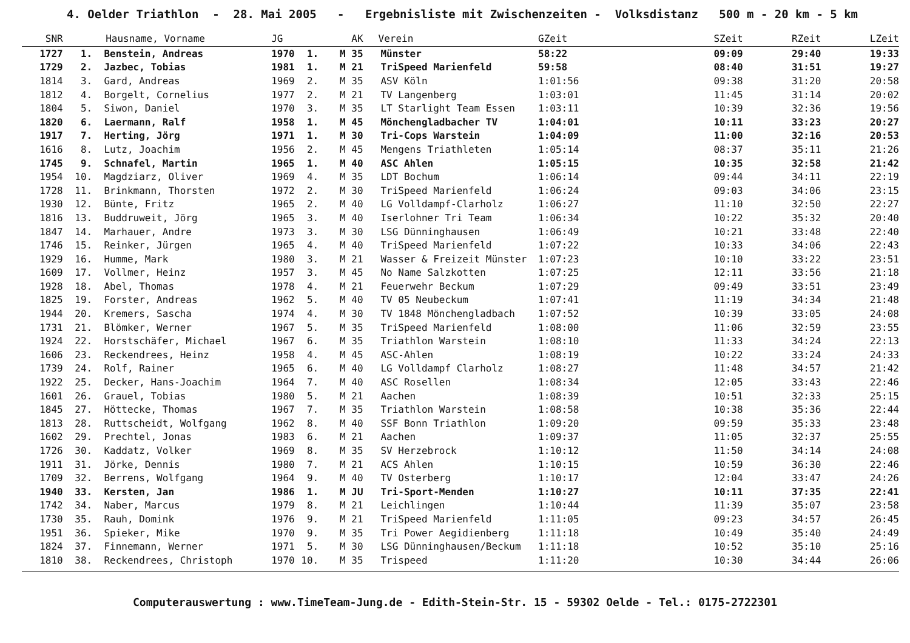4. Oelder Triathlon - 28. Mai 2005 - Ergebnisliste mit Zwischenzeiten - Volksdistanz 500 m - 20 km - 5 km
| SNR | | Hausname, Vorname | JG | | AK | Verein | GZeit | SZeit | RZeit | LZeit |
| --- | --- | --- | --- | --- | --- | --- | --- | --- | --- | --- |
| 1727 | 1. | Benstein, Andreas | 1970 | 1. | M 35 | Münster | 58:22 | 09:09 | 29:40 | 19:33 |
| 1729 | 2. | Jazbec, Tobias | 1981 | 1. | M 21 | TriSpeed Marienfeld | 59:58 | 08:40 | 31:51 | 19:27 |
| 1814 | 3. | Gard, Andreas | 1969 | 2. | M 35 | ASV Köln | 1:01:56 | 09:38 | 31:20 | 20:58 |
| 1812 | 4. | Borgelt, Cornelius | 1977 | 2. | M 21 | TV Langenberg | 1:03:01 | 11:45 | 31:14 | 20:02 |
| 1804 | 5. | Siwon, Daniel | 1970 | 3. | M 35 | LT Starlight Team Essen | 1:03:11 | 10:39 | 32:36 | 19:56 |
| 1820 | 6. | Laermann, Ralf | 1958 | 1. | M 45 | Mönchengladbacher TV | 1:04:01 | 10:11 | 33:23 | 20:27 |
| 1917 | 7. | Herting, Jörg | 1971 | 1. | M 30 | Tri-Cops Warstein | 1:04:09 | 11:00 | 32:16 | 20:53 |
| 1616 | 8. | Lutz, Joachim | 1956 | 2. | M 45 | Mengens Triathleten | 1:05:14 | 08:37 | 35:11 | 21:26 |
| 1745 | 9. | Schnafel, Martin | 1965 | 1. | M 40 | ASC Ahlen | 1:05:15 | 10:35 | 32:58 | 21:42 |
| 1954 | 10. | Magdziarz, Oliver | 1969 | 4. | M 35 | LDT Bochum | 1:06:14 | 09:44 | 34:11 | 22:19 |
| 1728 | 11. | Brinkmann, Thorsten | 1972 | 2. | M 30 | TriSpeed Marienfeld | 1:06:24 | 09:03 | 34:06 | 23:15 |
| 1930 | 12. | Bünte, Fritz | 1965 | 2. | M 40 | LG Volldampf-Clarholz | 1:06:27 | 11:10 | 32:50 | 22:27 |
| 1816 | 13. | Buddruweit, Jörg | 1965 | 3. | M 40 | Iserlohner Tri Team | 1:06:34 | 10:22 | 35:32 | 20:40 |
| 1847 | 14. | Marhauer, Andre | 1973 | 3. | M 30 | LSG Dünninghausen | 1:06:49 | 10:21 | 33:48 | 22:40 |
| 1746 | 15. | Reinker, Jürgen | 1965 | 4. | M 40 | TriSpeed Marienfeld | 1:07:22 | 10:33 | 34:06 | 22:43 |
| 1929 | 16. | Humme, Mark | 1980 | 3. | M 21 | Wasser & Freizeit Münster | 1:07:23 | 10:10 | 33:22 | 23:51 |
| 1609 | 17. | Vollmer, Heinz | 1957 | 3. | M 45 | No Name Salzkotten | 1:07:25 | 12:11 | 33:56 | 21:18 |
| 1928 | 18. | Abel, Thomas | 1978 | 4. | M 21 | Feuerwehr Beckum | 1:07:29 | 09:49 | 33:51 | 23:49 |
| 1825 | 19. | Forster, Andreas | 1962 | 5. | M 40 | TV 05 Neubeckum | 1:07:41 | 11:19 | 34:34 | 21:48 |
| 1944 | 20. | Kremers, Sascha | 1974 | 4. | M 30 | TV 1848 Mönchengladbach | 1:07:52 | 10:39 | 33:05 | 24:08 |
| 1731 | 21. | Blömker, Werner | 1967 | 5. | M 35 | TriSpeed Marienfeld | 1:08:00 | 11:06 | 32:59 | 23:55 |
| 1924 | 22. | Horstschäfer, Michael | 1967 | 6. | M 35 | Triathlon Warstein | 1:08:10 | 11:33 | 34:24 | 22:13 |
| 1606 | 23. | Reckendrees, Heinz | 1958 | 4. | M 45 | ASC-Ahlen | 1:08:19 | 10:22 | 33:24 | 24:33 |
| 1739 | 24. | Rolf, Rainer | 1965 | 6. | M 40 | LG Volldampf Clarholz | 1:08:27 | 11:48 | 34:57 | 21:42 |
| 1922 | 25. | Decker, Hans-Joachim | 1964 | 7. | M 40 | ASC Rosellen | 1:08:34 | 12:05 | 33:43 | 22:46 |
| 1601 | 26. | Grauel, Tobias | 1980 | 5. | M 21 | Aachen | 1:08:39 | 10:51 | 32:33 | 25:15 |
| 1845 | 27. | Höttecke, Thomas | 1967 | 7. | M 35 | Triathlon Warstein | 1:08:58 | 10:38 | 35:36 | 22:44 |
| 1813 | 28. | Ruttscheidt, Wolfgang | 1962 | 8. | M 40 | SSF Bonn Triathlon | 1:09:20 | 09:59 | 35:33 | 23:48 |
| 1602 | 29. | Prechtel, Jonas | 1983 | 6. | M 21 | Aachen | 1:09:37 | 11:05 | 32:37 | 25:55 |
| 1726 | 30. | Kaddatz, Volker | 1969 | 8. | M 35 | SV Herzebrock | 1:10:12 | 11:50 | 34:14 | 24:08 |
| 1911 | 31. | Jörke, Dennis | 1980 | 7. | M 21 | ACS Ahlen | 1:10:15 | 10:59 | 36:30 | 22:46 |
| 1709 | 32. | Berrens, Wolfgang | 1964 | 9. | M 40 | TV Osterberg | 1:10:17 | 12:04 | 33:47 | 24:26 |
| 1940 | 33. | Kersten, Jan | 1986 | 1. | M JU | Tri-Sport-Menden | 1:10:27 | 10:11 | 37:35 | 22:41 |
| 1742 | 34. | Naber, Marcus | 1979 | 8. | M 21 | Leichlingen | 1:10:44 | 11:39 | 35:07 | 23:58 |
| 1730 | 35. | Rauh, Domink | 1976 | 9. | M 21 | TriSpeed Marienfeld | 1:11:05 | 09:23 | 34:57 | 26:45 |
| 1951 | 36. | Spieker, Mike | 1970 | 9. | M 35 | Tri Power Aegidienberg | 1:11:18 | 10:49 | 35:40 | 24:49 |
| 1824 | 37. | Finnemann, Werner | 1971 | 5. | M 30 | LSG Dünninghausen/Beckum | 1:11:18 | 10:52 | 35:10 | 25:16 |
| 1810 | 38. | Reckendrees, Christoph | 1970 | 10. | M 35 | Trispeed | 1:11:20 | 10:30 | 34:44 | 26:06 |
Computerauswertung : www.TimeTeam-Jung.de - Edith-Stein-Str. 15 - 59302 Oelde - Tel.: 0175-2722301